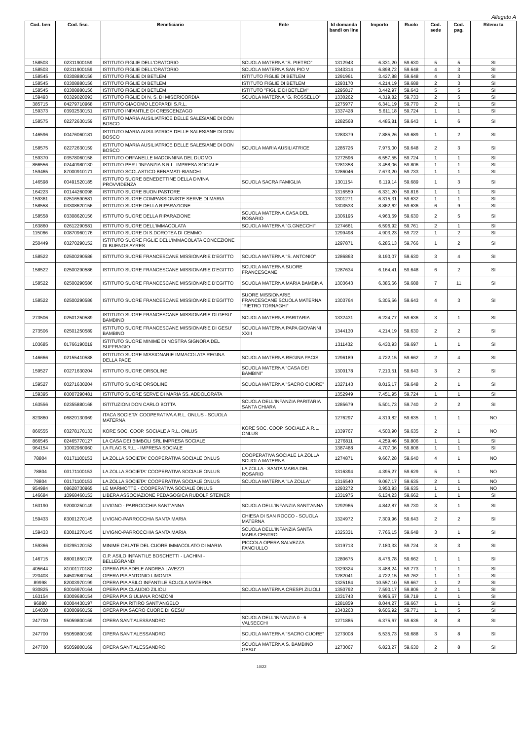Allegato A
| Cod. ben | Cod. fisc. | Beneficiario | Ente | Id domanda bandi on line | Importo | Ruolo | Cod. sede | Cod. pag. | Ritenu ta |
| --- | --- | --- | --- | --- | --- | --- | --- | --- | --- |
| 158503 | 02311900159 | ISTITUTO FIGLIE DELL'ORATORIO | SCUOLA MATERNA "S. PIETRO" | 1312943 | 6.331,20 | 59.630 | 5 | 5 | SI |
| 158503 | 02311900159 | ISTITUTO FIGLIE DELL'ORATORIO | SCUOLA MATERNA SAN PIO V | 1343314 | 6.898,72 | 59.648 | 4 | 3 | SI |
| 158545 | 03308880156 | ISTITUTO FIGLIE DI BETLEM | ISTITUTO FIGLIE DI BETLEM | 1291961 | 3.427,88 | 59.648 | 4 | 3 | SI |
| 158545 | 03308880156 | ISTITUTO FIGLIE DI BETLEM | ISTITUTO FIGLIE DI BETLEM | 1293170 | 4.214,19 | 59.688 | 2 | 3 | SI |
| 158545 | 03308880156 | ISTITUTO FIGLIE DI BETLEM | ISTITUTO "FIGLIE DI BETLEM" | 1295817 | 3.442,97 | 59.643 | 5 | 5 | SI |
| 159493 | 00329020093 | ISTITUTO FIGLIE DI N. S. DI MISERICORDIA | SCUOLA MATERNA "G. ROSSELLO" | 1330262 | 4.319,82 | 59.733 | 2 | 5 | SI |
| 385715 | 04279710968 | ISTITUTO GIACOMO LEOPARDI S.R.L. | | 1275977 | 6.341,19 | 59.770 | 2 | 1 | SI |
| 159373 | 03932530151 | ISTITUTO INFANTILE DI CRESCENZAGO | | 1337428 | 5.611,18 | 59.724 | 1 | 1 | SI |
| 158575 | 02272630159 | ISTITUTO MARIA AUSILIATRICE DELLE SALESIANE DI DON BOSCO | | 1282568 | 4.485,81 | 59.643 | 1 | 6 | SI |
| 146596 | 00476060181 | ISTITUTO MARIA AUSILIATRICE DELLE SALESIANE DI DON BOSCO | | 1283379 | 7.885,26 | 59.689 | 1 | 2 | SI |
| 158575 | 02272630159 | ISTITUTO MARIA AUSILIATRICE DELLE SALESIANE DI DON BOSCO | SCUOLA MARIA AUSILIATRICE | 1285726 | 7.975,00 | 59.648 | 2 | 3 | SI |
| 159370 | 03578060158 | ISTITUTO ORFANELLE MADONNINA DEL DUOMO | | 1272596 | 6.557,55 | 59.724 | 1 | 1 | SI |
| 866556 | 02440980130 | ISTITUTO PER L'INFANZIA S.R.L. IMPRESA SOCIALE | | 1281358 | 3.458,06 | 59.806 | 1 | 1 | SI |
| 159465 | 87000910171 | ISTITUTO SCOLASTICO BENAMATI-BIANCHI | | 1286046 | 7.673,20 | 59.733 | 1 | 1 | SI |
| 146598 | 00491520185 | ISTITUTO SUORE BENEDETTINE DELLA DIVINA PROVVIDENZA | SCUOLA SACRA FAMIGLIA | 1301154 | 6.119,14 | 59.689 | 1 | 3 | SI |
| 164223 | 00144260098 | ISTITUTO SUORE BUON PASTORE | | 1316559 | 6.331,20 | 59.816 | 1 | 1 | SI |
| 159361 | 02516590581 | ISTITUTO SUORE COMPASSIONISTE SERVE DI MARIA | | 1301271 | 6.315,31 | 59.632 | 1 | 1 | SI |
| 158558 | 03308620156 | ISTITUTO SUORE DELLA RIPARAZIONE | | 1303533 | 8.862,62 | 59.636 | 6 | 9 | SI |
| 158558 | 03308620156 | ISTITUTO SUORE DELLA RIPARAZIONE | SCUOLA MATERNA CASA DEL ROSARIO | 1306195 | 4.963,59 | 59.630 | 2 | 5 | SI |
| 163860 | 02612290581 | ISTITUTO SUORE DELL'IMMACOLATA | SCUOLA MATERNA "G.GNECCHI" | 1274661 | 6.596,92 | 59.761 | 2 | 1 | SI |
| 115066 | 00870960176 | ISTITUTO SUORE DI S.DOROTEA DI CEMMO | | 1299498 | 4.903,23 | 59.722 | 1 | 2 | SI |
| 250449 | 03270290152 | ISTITUTO SUORE FIGLIE DELL'IMMACOLATA CONCEZIONE DI BUENOS AYRES | | 1297871 | 6.285,13 | 59.766 | 1 | 2 | SI |
| 158522 | 02500290586 | ISTITUTO SUORE FRANCESCANE MISSIONARIE D'EGITTO | SCUOLA MATERNA "S. ANTONIO" | 1286863 | 8.190,07 | 59.630 | 3 | 4 | SI |
| 158522 | 02500290586 | ISTITUTO SUORE FRANCESCANE MISSIONARIE D'EGITTO | SCUOLA MATERNA SUORE FRANCESCANE | 1287634 | 6.164,41 | 59.648 | 6 | 2 | SI |
| 158522 | 02500290586 | ISTITUTO SUORE FRANCESCANE MISSIONARIE D'EGITTO | SCUOLA MATERNA MARIA BAMBINA | 1303643 | 6.385,66 | 59.688 | 7 | 11 | SI |
| 158522 | 02500290586 | ISTITUTO SUORE FRANCESCANE MISSIONARIE D'EGITTO | SUORE MISSIONARIE FRANCESCANE SCUOLA MATERNA "PIETRO TORNAGHI" | 1303764 | 5.305,56 | 59.643 | 4 | 3 | SI |
| 273506 | 02501250589 | ISTITUTO SUORE FRANCESCANE MISSIONARIE DI GESU' BAMBINO | SCUOLA MATERNA PARITARIA | 1332431 | 6.224,77 | 59.636 | 3 | 1 | SI |
| 273506 | 02501250589 | ISTITUTO SUORE FRANCESCANE MISSIONARIE DI GESU' BAMBINO | SCUOLA MATERNA PAPA GIOVANNI XXIII | 1344130 | 4.214,19 | 59.630 | 2 | 2 | SI |
| 103685 | 01766190019 | ISTITUTO SUORE MINIME DI NOSTRA SIGNORA DEL SUFFRAGIO | | 1311432 | 6.430,93 | 59.697 | 1 | 1 | SI |
| 146666 | 02155410588 | ISTITUTO SUORE MISSIONARIE IMMACOLATA REGINA DELLA PACE | SCUOLA MATERNA REGINA PACIS | 1296189 | 4.722,15 | 59.662 | 2 | 4 | SI |
| 159527 | 00271630204 | ISTITUTO SUORE ORSOLINE | SCUOLA MATERNA "CASA DEI BAMBINI" | 1300178 | 7.210,51 | 59.643 | 3 | 2 | SI |
| 159527 | 00271630204 | ISTITUTO SUORE ORSOLINE | SCUOLA MATERNA "SACRO CUORE" | 1327143 | 8.015,17 | 59.648 | 2 | 1 | SI |
| 159395 | 80007290481 | ISTITUTO SUORE SERVE DI MARIA SS. ADDOLORATA | | 1352949 | 7.451,95 | 59.724 | 1 | 1 | SI |
| 163556 | 02355880168 | ISTITUZIONI DON CARLO BOTTA | SCUOLA DELL'INFANZIA PARITARIA SANTA CHIARA | 1285679 | 5.501,73 | 59.740 | 2 | 2 | SI |
| 823860 | 06829130969 | ITACA SOCIETA' COOPERATIVA A R.L. ONLUS - SCUOLA MATERNA | | 1276297 | 4.319,82 | 59.635 | 1 | 1 | NO |
| 866555 | 03278170133 | KORE SOC. COOP. SOCIALE A R.L. ONLUS | KORE SOC. COOP. SOCIALE A.R.L. ONLUS | 1339767 | 4.500,90 | 59.635 | 2 | 1 | NO |
| 866545 | 02465770127 | LA CASA DEI BIMBOLI SRL IMPRESA SOCIALE | | 1276811 | 4.259,46 | 59.806 | 1 | 1 | SI |
| 964154 | 10002960960 | LA FLAG S.R.L. - IMPRESA SOCIALE | | 1387488 | 4.707,06 | 59.808 | 1 | 1 | SI |
| 78804 | 03171100153 | LA ZOLLA SOCIETA' COOPERATIVA SOCIALE ONLUS | COOPERATIVA SOCIALE LA ZOLLA SCUOLA MATERNA | 1274871 | 9.667,28 | 59.640 | 4 | 1 | NO |
| 78804 | 03171100153 | LA ZOLLA SOCIETA' COOPERATIVA SOCIALE ONLUS | LA ZOLLA - SANTA MARIA DEL ROSARIO | 1316394 | 4.395,27 | 59.629 | 5 | 1 | NO |
| 78804 | 03171100153 | LA ZOLLA SOCIETA' COOPERATIVA SOCIALE ONLUS | SCUOLA MATERNA "LA ZOLLA" | 1316540 | 9.067,17 | 59.635 | 2 | 1 | NO |
| 954984 | 08628730965 | LE MARMOTTE - COOPERATIVA SOCIALE ONLUS | | 1293272 | 3.950,93 | 59.635 | 1 | 1 | NO |
| 146684 | 10968460153 | LIBERA ASSOCIAZIONE PEDAGOGICA RUDOLF STEINER | | 1331975 | 6.134,23 | 59.662 | 1 | 1 | SI |
| 163190 | 92000250149 | LIVIGNO - PARROCCHIA SANT'ANNA | SCUOLA DELL'INFANZIA SANT'ANNA | 1292965 | 4.842,87 | 59.730 | 3 | 1 | SI |
| 159433 | 83001270145 | LIVIGNO-PARROCCHIA SANTA MARIA | CHIESA DI SAN ROCCO - SCUOLA MATERNA | 1324972 | 7.309,96 | 59.643 | 2 | 2 | SI |
| 159433 | 83001270145 | LIVIGNO-PARROCCHIA SANTA MARIA | SCUOLA DELL'INFANZIA SANTA MARIA CENTRO | 1325331 | 7.766,15 | 59.648 | 3 | 1 | SI |
| 159366 | 03295120152 | MINIME OBLATE DEL CUORE IMMACOLATO DI MARIA | PICCOLA OPERA SALVEZZA FANCIULLO | 1319713 | 7.180,33 | 59.724 | 3 | 3 | SI |
| 146715 | 88001850176 | O.P. ASILO INFANTILE BOSCHETTI - LACHINI - BELLEGRANDI | | 1280675 | 8.476,78 | 59.662 | 1 | 1 | SI |
| 405644 | 81001170182 | OPERA PIA ADELE ANDREA LAVEZZI | | 1329324 | 3.488,24 | 59.773 | 1 | 1 | SI |
| 220403 | 84502680154 | OPERA PIA ANTONIO LIMONTA | | 1282041 | 4.722,15 | 59.762 | 1 | 1 | SI |
| 89998 | 82003970199 | OPERA PIA ASILO INFANTILE SCUOLA MATERNA | | 1325164 | 10.557,10 | 59.667 | 1 | 2 | SI |
| 930825 | 80016970164 | OPERA PIA CLAUDIO ZILIOLI | SCUOLA MATERNA CRESPI ZILIOLI | 1350792 | 7.590,17 | 59.806 | 2 | 1 | SI |
| 163154 | 83009680154 | OPERA PIA GIULIANA RONZONI | | 1331743 | 9.996,57 | 59.719 | 1 | 1 | SI |
| 96880 | 80004430197 | OPERA PIA RITIRO SANT'ANGELO | | 1281859 | 8.044,27 | 59.667 | 1 | 1 | SI |
| 164030 | 83000960159 | OPERA PIA SACRO CUORE DI GESU' | | 1343263 | 9.606,92 | 59.771 | 1 | 5 | SI |
| 247700 | 95059800169 | OPERA SANT'ALESSANDRO | SCUOLA DELL'INFANZIA 0 - 6 VALSECCHI | 1271885 | 6.375,67 | 59.636 | 8 | 8 | SI |
| 247700 | 95059800169 | OPERA SANT'ALESSANDRO | SCUOLA MATERNA "SACRO CUORE" | 1273008 | 5.535,73 | 59.688 | 3 | 8 | SI |
| 247700 | 95059800169 | OPERA SANT'ALESSANDRO | SCUOLA MATERNA S. BAMBINO GESU' | 1273067 | 6.823,27 | 59.630 | 2 | 8 | SI |
10/22